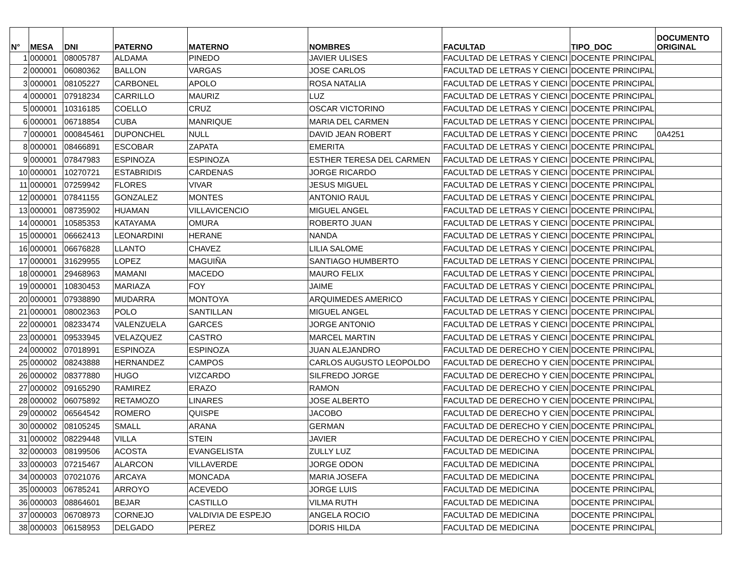| N° | MESA | DNI | PATERNO | MATERNO | NOMBRES | FACULTAD | TIPO_DOC | DOCUMENTO ORIGINAL |
| --- | --- | --- | --- | --- | --- | --- | --- | --- |
| 1 | 000001 | 08005787 | ALDAMA | PINEDO | JAVIER ULISES | FACULTAD DE LETRAS Y CIENCI | DOCENTE PRINCIPAL | |
| 2 | 000001 | 06080362 | BALLON | VARGAS | JOSE CARLOS | FACULTAD DE LETRAS Y CIENCI | DOCENTE PRINCIPAL | |
| 3 | 000001 | 08105227 | CARBONEL | APOLO | ROSA NATALIA | FACULTAD DE LETRAS Y CIENCI | DOCENTE PRINCIPAL | |
| 4 | 000001 | 07918234 | CARRILLO | MAURIZ | LUZ | FACULTAD DE LETRAS Y CIENCI | DOCENTE PRINCIPAL | |
| 5 | 000001 | 10316185 | COELLO | CRUZ | OSCAR VICTORINO | FACULTAD DE LETRAS Y CIENCI | DOCENTE PRINCIPAL | |
| 6 | 000001 | 06718854 | CUBA | MANRIQUE | MARIA DEL CARMEN | FACULTAD DE LETRAS Y CIENCI | DOCENTE PRINCIPAL | |
| 7 | 000001 | 000845461 | DUPONCHEL | NULL | DAVID JEAN ROBERT | FACULTAD DE LETRAS Y CIENCI | DOCENTE PRINC | 0A4251 |
| 8 | 000001 | 08466891 | ESCOBAR | ZAPATA | EMERITA | FACULTAD DE LETRAS Y CIENCI | DOCENTE PRINCIPAL | |
| 9 | 000001 | 07847983 | ESPINOZA | ESPINOZA | ESTHER TERESA DEL CARMEN | FACULTAD DE LETRAS Y CIENCI | DOCENTE PRINCIPAL | |
| 10 | 000001 | 10270721 | ESTABRIDIS | CARDENAS | JORGE RICARDO | FACULTAD DE LETRAS Y CIENCI | DOCENTE PRINCIPAL | |
| 11 | 000001 | 07259942 | FLORES | VIVAR | JESUS MIGUEL | FACULTAD DE LETRAS Y CIENCI | DOCENTE PRINCIPAL | |
| 12 | 000001 | 07841155 | GONZALEZ | MONTES | ANTONIO RAUL | FACULTAD DE LETRAS Y CIENCI | DOCENTE PRINCIPAL | |
| 13 | 000001 | 08735902 | HUAMAN | VILLAVICENCIO | MIGUEL ANGEL | FACULTAD DE LETRAS Y CIENCI | DOCENTE PRINCIPAL | |
| 14 | 000001 | 10585353 | KATAYAMA | OMURA | ROBERTO JUAN | FACULTAD DE LETRAS Y CIENCI | DOCENTE PRINCIPAL | |
| 15 | 000001 | 06662413 | LEONARDINI | HERANE | NANDA | FACULTAD DE LETRAS Y CIENCI | DOCENTE PRINCIPAL | |
| 16 | 000001 | 06676828 | LLANTO | CHAVEZ | LILIA SALOME | FACULTAD DE LETRAS Y CIENCI | DOCENTE PRINCIPAL | |
| 17 | 000001 | 31629955 | LOPEZ | MAGUIÑA | SANTIAGO HUMBERTO | FACULTAD DE LETRAS Y CIENCI | DOCENTE PRINCIPAL | |
| 18 | 000001 | 29468963 | MAMANI | MACEDO | MAURO FELIX | FACULTAD DE LETRAS Y CIENCI | DOCENTE PRINCIPAL | |
| 19 | 000001 | 10830453 | MARIAZA | FOY | JAIME | FACULTAD DE LETRAS Y CIENCI | DOCENTE PRINCIPAL | |
| 20 | 000001 | 07938890 | MUDARRA | MONTOYA | ARQUIMEDES AMERICO | FACULTAD DE LETRAS Y CIENCI | DOCENTE PRINCIPAL | |
| 21 | 000001 | 08002363 | POLO | SANTILLAN | MIGUEL ANGEL | FACULTAD DE LETRAS Y CIENCI | DOCENTE PRINCIPAL | |
| 22 | 000001 | 08233474 | VALENZUELA | GARCES | JORGE ANTONIO | FACULTAD DE LETRAS Y CIENCI | DOCENTE PRINCIPAL | |
| 23 | 000001 | 09533945 | VELAZQUEZ | CASTRO | MARCEL MARTIN | FACULTAD DE LETRAS Y CIENCI | DOCENTE PRINCIPAL | |
| 24 | 000002 | 07018991 | ESPINOZA | ESPINOZA | JUAN ALEJANDRO | FACULTAD DE DERECHO Y CIEN | DOCENTE PRINCIPAL | |
| 25 | 000002 | 08243888 | HERNANDEZ | CAMPOS | CARLOS AUGUSTO LEOPOLDO | FACULTAD DE DERECHO Y CIEN | DOCENTE PRINCIPAL | |
| 26 | 000002 | 08377880 | HUGO | VIZCARDO | SILFREDO JORGE | FACULTAD DE DERECHO Y CIEN | DOCENTE PRINCIPAL | |
| 27 | 000002 | 09165290 | RAMIREZ | ERAZO | RAMON | FACULTAD DE DERECHO Y CIEN | DOCENTE PRINCIPAL | |
| 28 | 000002 | 06075892 | RETAMOZO | LINARES | JOSE ALBERTO | FACULTAD DE DERECHO Y CIEN | DOCENTE PRINCIPAL | |
| 29 | 000002 | 06564542 | ROMERO | QUISPE | JACOBO | FACULTAD DE DERECHO Y CIEN | DOCENTE PRINCIPAL | |
| 30 | 000002 | 08105245 | SMALL | ARANA | GERMAN | FACULTAD DE DERECHO Y CIEN | DOCENTE PRINCIPAL | |
| 31 | 000002 | 08229448 | VILLA | STEIN | JAVIER | FACULTAD DE DERECHO Y CIEN | DOCENTE PRINCIPAL | |
| 32 | 000003 | 08199506 | ACOSTA | EVANGELISTA | ZULLY LUZ | FACULTAD DE MEDICINA | DOCENTE PRINCIPAL | |
| 33 | 000003 | 07215467 | ALARCON | VILLAVERDE | JORGE ODON | FACULTAD DE MEDICINA | DOCENTE PRINCIPAL | |
| 34 | 000003 | 07021076 | ARCAYA | MONCADA | MARIA JOSEFA | FACULTAD DE MEDICINA | DOCENTE PRINCIPAL | |
| 35 | 000003 | 06785241 | ARROYO | ACEVEDO | JORGE LUIS | FACULTAD DE MEDICINA | DOCENTE PRINCIPAL | |
| 36 | 000003 | 08864601 | BEJAR | CASTILLO | VILMA RUTH | FACULTAD DE MEDICINA | DOCENTE PRINCIPAL | |
| 37 | 000003 | 06708973 | CORNEJO | VALDIVIA DE ESPEJO | ANGELA ROCIO | FACULTAD DE MEDICINA | DOCENTE PRINCIPAL | |
| 38 | 000003 | 06158953 | DELGADO | PEREZ | DORIS HILDA | FACULTAD DE MEDICINA | DOCENTE PRINCIPAL | |